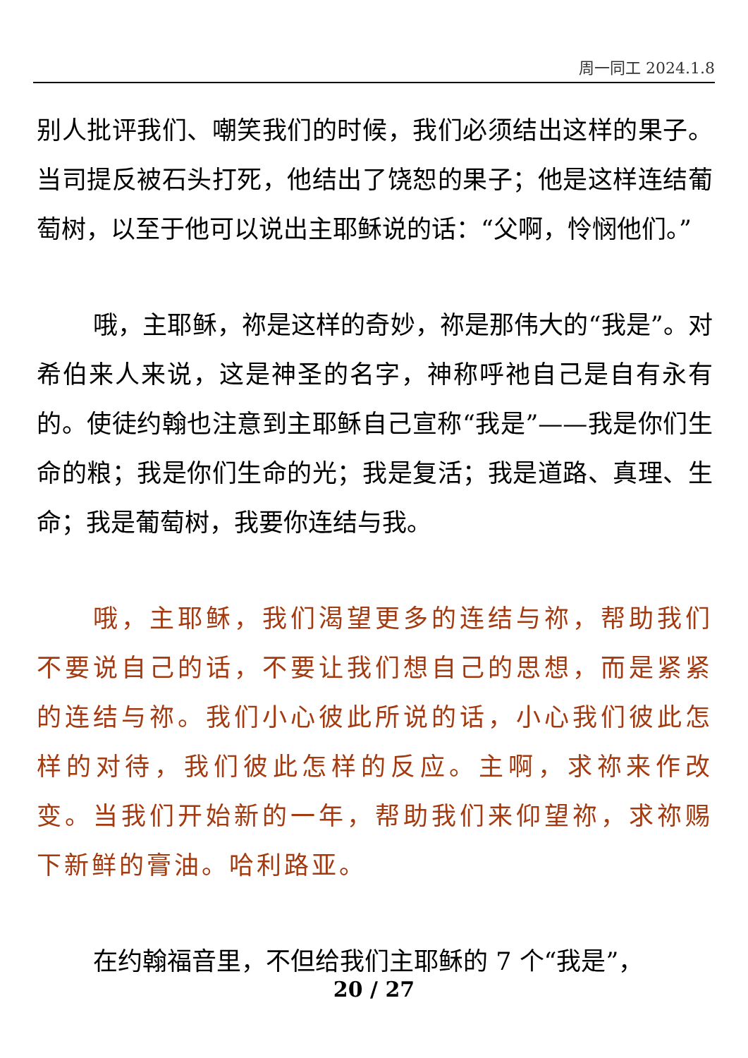周一同工 2024.1.8
别人批评我们、嘲笑我们的时候，我们必须结出这样的果子。当司提反被石头打死，他结出了饶恕的果子；他是这样连结葡萄树，以至于他可以说出主耶稣说的话：“父啊，怜悯他们。”
哦，主耶稣，祢是这样的奇妙，祢是那伟大的“我是”。对希伯来人来说，这是神圣的名字，神称呼祂自己是自有永有的。使徒约翰也注意到主耶稣自己宣称“我是”——我是你们生命的粮；我是你们生命的光；我是复活；我是道路、真理、生命；我是葡萄树，我要你连结与我。
哦，主耶稣，我们渴望更多的连结与祢，帮助我们不要说自己的话，不要让我们想自己的思想，而是紧紧的连结与祢。我们小心彼此所说的话，小心我们彼此怎样的对待，我们彼此怎样的反应。主啊，求祢来作改变。当我们开始新的一年，帮助我们来仰望祢，求祢赐下新鲜的膏油。哈利路亚。
在约翰福音里，不但给我们主耶稣的 7 个“我是”，
20 / 27